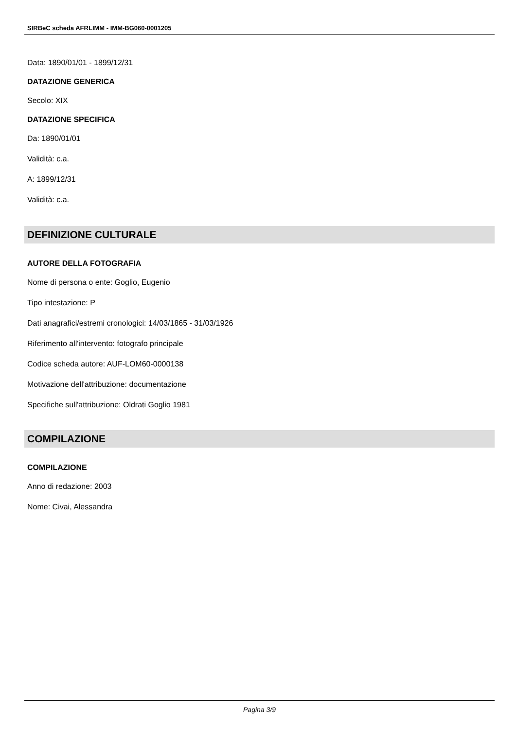SIRBeC scheda AFRLIMM - IMM-BG060-0001205
Data: 1890/01/01 - 1899/12/31
DATAZIONE GENERICA
Secolo: XIX
DATAZIONE SPECIFICA
Da: 1890/01/01
Validità: c.a.
A: 1899/12/31
Validità: c.a.
DEFINIZIONE CULTURALE
AUTORE DELLA FOTOGRAFIA
Nome di persona o ente: Goglio, Eugenio
Tipo intestazione: P
Dati anagrafici/estremi cronologici: 14/03/1865 - 31/03/1926
Riferimento all'intervento: fotografo principale
Codice scheda autore: AUF-LOM60-0000138
Motivazione dell'attribuzione: documentazione
Specifiche sull'attribuzione: Oldrati Goglio 1981
COMPILAZIONE
COMPILAZIONE
Anno di redazione: 2003
Nome: Civai, Alessandra
Pagina 3/9